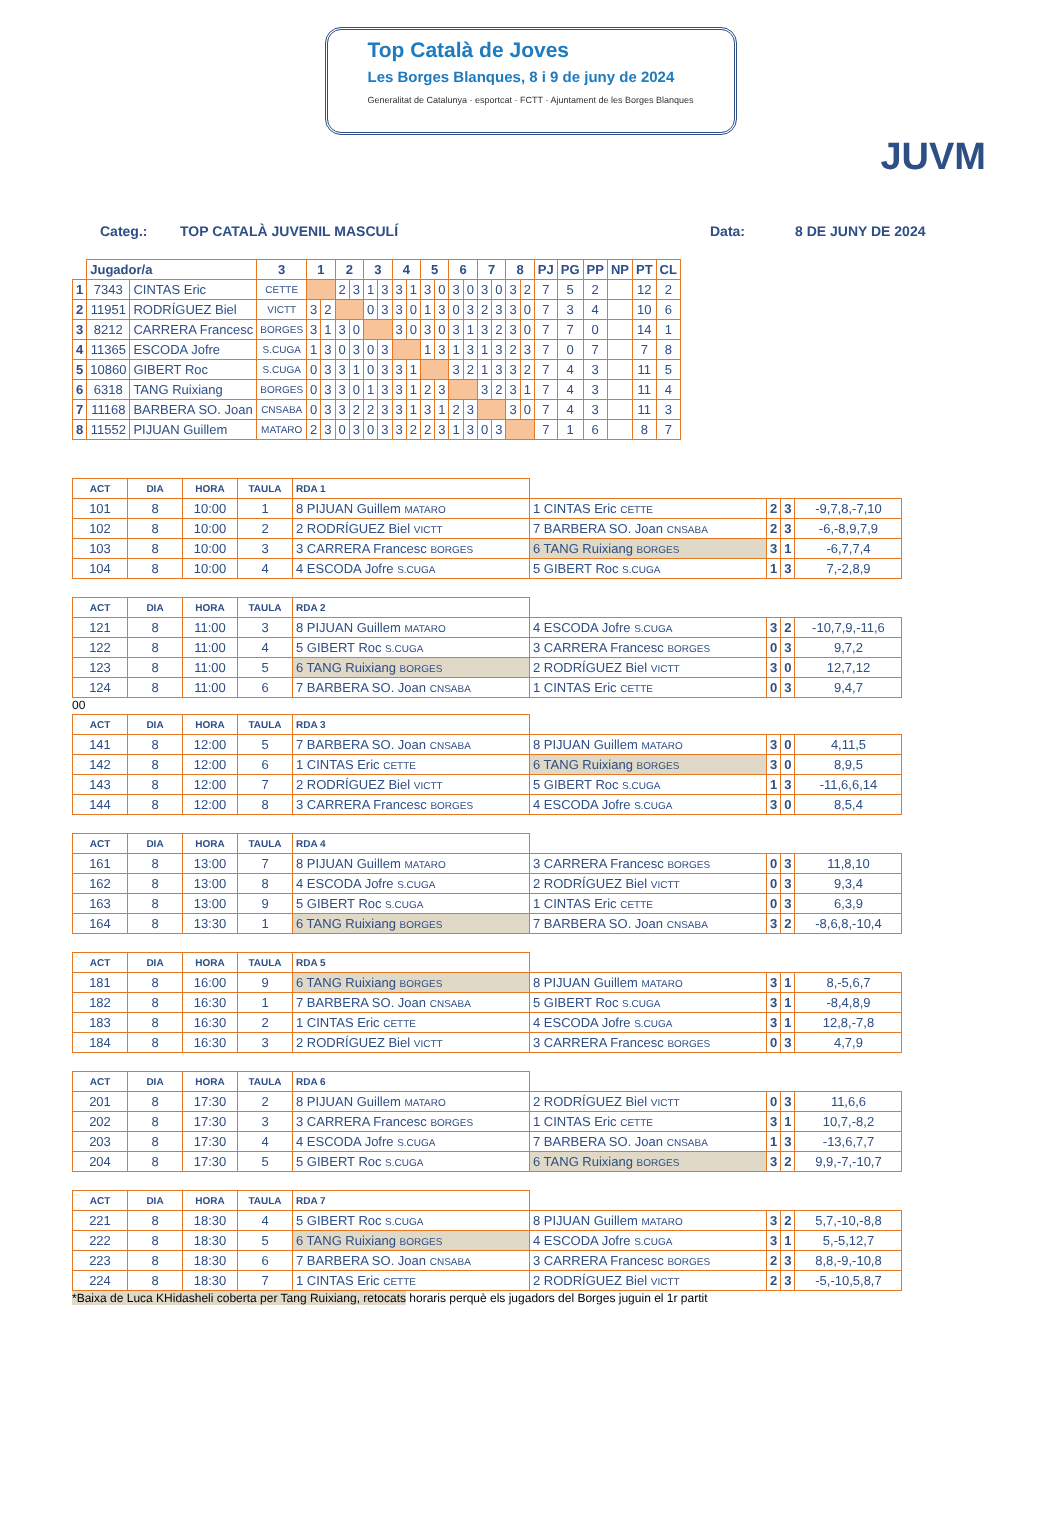Top Català de Joves
Les Borges Blanques, 8 i 9 de juny de 2024
Generalitat de Catalunya · esportcat · FCTT · Ajuntament de les Borges Blanques
JUVM
Categ.: TOP CATALÀ JUVENIL MASCULÍ Data: 8 DE JUNY DE 2024
| | Jugador/a | | 3 | 1 | | 2 | | 3 | | 4 | | 5 | | 6 | | 7 | | 8 | | PJ | PG | PP | NP | PT | CL |
| --- | --- | --- | --- | --- | --- | --- | --- | --- | --- | --- | --- | --- | --- | --- | --- | --- | --- | --- | --- | --- | --- | --- | --- | --- | --- |
| 1 | 7343 | CINTAS Eric | CETTE | | | 2 | 3 | 1 | 3 | 3 | 1 | 3 | 0 | 3 | 0 | 3 | 0 | 3 | 2 | 7 | 5 | 2 | | 12 | 2 |
| 2 | 11951 | RODRÍGUEZ Biel | VICTT | 3 | 2 | | | 0 | 3 | 3 | 0 | 1 | 3 | 0 | 3 | 2 | 3 | 3 | 0 | 7 | 3 | 4 | | 10 | 6 |
| 3 | 8212 | CARRERA Francesc | BORGES | 3 | 1 | 3 | 0 | | | 3 | 0 | 3 | 0 | 3 | 1 | 3 | 2 | 3 | 0 | 7 | 7 | 0 | | 14 | 1 |
| 4 | 11365 | ESCODA Jofre | S.CUGA | 1 | 3 | 0 | 3 | 0 | 3 | | | 1 | 3 | 1 | 3 | 1 | 3 | 2 | 3 | 7 | 0 | 7 | | 7 | 8 |
| 5 | 10860 | GIBERT Roc | S.CUGA | 0 | 3 | 3 | 1 | 0 | 3 | 3 | 1 | | | 3 | 2 | 1 | 3 | 3 | 2 | 7 | 4 | 3 | | 11 | 5 |
| 6 | 6318 | TANG Ruixiang | BORGES | 0 | 3 | 3 | 0 | 1 | 3 | 3 | 1 | 2 | 3 | | | 3 | 2 | 3 | 1 | 7 | 4 | 3 | | 11 | 4 |
| 7 | 11168 | BARBERA SO. Joan | CNSABA | 0 | 3 | 3 | 2 | 2 | 3 | 3 | 1 | 3 | 1 | 2 | 3 | | | 3 | 0 | 7 | 4 | 3 | | 11 | 3 |
| 8 | 11552 | PIJUAN Guillem | MATARO | 2 | 3 | 0 | 3 | 0 | 3 | 3 | 2 | 2 | 3 | 1 | 3 | 0 | 3 | | | 7 | 1 | 6 | | 8 | 7 |
| ACT | DIA | HORA | TAULA | RDA 1 | | | | |
| --- | --- | --- | --- | --- | --- | --- | --- | --- |
| 101 | 8 | 10:00 | 1 | 8 PIJUAN Guillem MATARO | 1 CINTAS Eric CETTE | 2 | 3 | -9,7,8,-7,10 |
| 102 | 8 | 10:00 | 2 | 2 RODRÍGUEZ Biel VICTT | 7 BARBERA SO. Joan CNSABA | 2 | 3 | -6,-8,9,7,9 |
| 103 | 8 | 10:00 | 3 | 3 CARRERA Francesc BORGES | 6 TANG Ruixiang BORGES | 3 | 1 | -6,7,7,4 |
| 104 | 8 | 10:00 | 4 | 4 ESCODA Jofre S.CUGA | 5 GIBERT Roc S.CUGA | 1 | 3 | 7,-2,8,9 |
| ACT | DIA | HORA | TAULA | RDA 2 | | | | |
| --- | --- | --- | --- | --- | --- | --- | --- | --- |
| 121 | 8 | 11:00 | 3 | 8 PIJUAN Guillem MATARO | 4 ESCODA Jofre S.CUGA | 3 | 2 | -10,7,9,-11,6 |
| 122 | 8 | 11:00 | 4 | 5 GIBERT Roc S.CUGA | 3 CARRERA Francesc BORGES | 0 | 3 | 9,7,2 |
| 123 | 8 | 11:00 | 5 | 6 TANG Ruixiang BORGES | 2 RODRÍGUEZ Biel VICTT | 3 | 0 | 12,7,12 |
| 124 | 8 | 11:00 | 6 | 7 BARBERA SO. Joan CNSABA | 1 CINTAS Eric CETTE | 0 | 3 | 9,4,7 |
00
| ACT | DIA | HORA | TAULA | RDA 3 | | | | |
| --- | --- | --- | --- | --- | --- | --- | --- | --- |
| 141 | 8 | 12:00 | 5 | 7 BARBERA SO. Joan CNSABA | 8 PIJUAN Guillem MATARO | 3 | 0 | 4,11,5 |
| 142 | 8 | 12:00 | 6 | 1 CINTAS Eric CETTE | 6 TANG Ruixiang BORGES | 3 | 0 | 8,9,5 |
| 143 | 8 | 12:00 | 7 | 2 RODRÍGUEZ Biel VICTT | 5 GIBERT Roc S.CUGA | 1 | 3 | -11,6,6,14 |
| 144 | 8 | 12:00 | 8 | 3 CARRERA Francesc BORGES | 4 ESCODA Jofre S.CUGA | 3 | 0 | 8,5,4 |
| ACT | DIA | HORA | TAULA | RDA 4 | | | | |
| --- | --- | --- | --- | --- | --- | --- | --- | --- |
| 161 | 8 | 13:00 | 7 | 8 PIJUAN Guillem MATARO | 3 CARRERA Francesc BORGES | 0 | 3 | 11,8,10 |
| 162 | 8 | 13:00 | 8 | 4 ESCODA Jofre S.CUGA | 2 RODRÍGUEZ Biel VICTT | 0 | 3 | 9,3,4 |
| 163 | 8 | 13:00 | 9 | 5 GIBERT Roc S.CUGA | 1 CINTAS Eric CETTE | 0 | 3 | 6,3,9 |
| 164 | 8 | 13:30 | 1 | 6 TANG Ruixiang BORGES | 7 BARBERA SO. Joan CNSABA | 3 | 2 | -8,6,8,-10,4 |
| ACT | DIA | HORA | TAULA | RDA 5 | | | | |
| --- | --- | --- | --- | --- | --- | --- | --- | --- |
| 181 | 8 | 16:00 | 9 | 6 TANG Ruixiang BORGES | 8 PIJUAN Guillem MATARO | 3 | 1 | 8,-5,6,7 |
| 182 | 8 | 16:30 | 1 | 7 BARBERA SO. Joan CNSABA | 5 GIBERT Roc S.CUGA | 3 | 1 | -8,4,8,9 |
| 183 | 8 | 16:30 | 2 | 1 CINTAS Eric CETTE | 4 ESCODA Jofre S.CUGA | 3 | 1 | 12,8,-7,8 |
| 184 | 8 | 16:30 | 3 | 2 RODRÍGUEZ Biel VICTT | 3 CARRERA Francesc BORGES | 0 | 3 | 4,7,9 |
| ACT | DIA | HORA | TAULA | RDA 6 | | | | |
| --- | --- | --- | --- | --- | --- | --- | --- | --- |
| 201 | 8 | 17:30 | 2 | 8 PIJUAN Guillem MATARO | 2 RODRÍGUEZ Biel VICTT | 0 | 3 | 11,6,6 |
| 202 | 8 | 17:30 | 3 | 3 CARRERA Francesc BORGES | 1 CINTAS Eric CETTE | 3 | 1 | 10,7,-8,2 |
| 203 | 8 | 17:30 | 4 | 4 ESCODA Jofre S.CUGA | 7 BARBERA SO. Joan CNSABA | 1 | 3 | -13,6,7,7 |
| 204 | 8 | 17:30 | 5 | 5 GIBERT Roc S.CUGA | 6 TANG Ruixiang BORGES | 3 | 2 | 9,9,-7,-10,7 |
| ACT | DIA | HORA | TAULA | RDA 7 | | | | |
| --- | --- | --- | --- | --- | --- | --- | --- | --- |
| 221 | 8 | 18:30 | 4 | 5 GIBERT Roc S.CUGA | 8 PIJUAN Guillem MATARO | 3 | 2 | 5,7,-10,-8,8 |
| 222 | 8 | 18:30 | 5 | 6 TANG Ruixiang BORGES | 4 ESCODA Jofre S.CUGA | 3 | 1 | 5,-5,12,7 |
| 223 | 8 | 18:30 | 6 | 7 BARBERA SO. Joan CNSABA | 3 CARRERA Francesc BORGES | 2 | 3 | 8,8,-9,-10,8 |
| 224 | 8 | 18:30 | 7 | 1 CINTAS Eric CETTE | 2 RODRÍGUEZ Biel VICTT | 2 | 3 | -5,-10,5,8,7 |
*Baixa de Luca KHidasheli coberta per Tang Ruixiang, retocats horaris perquè els jugadors del Borges juguin el 1r partit